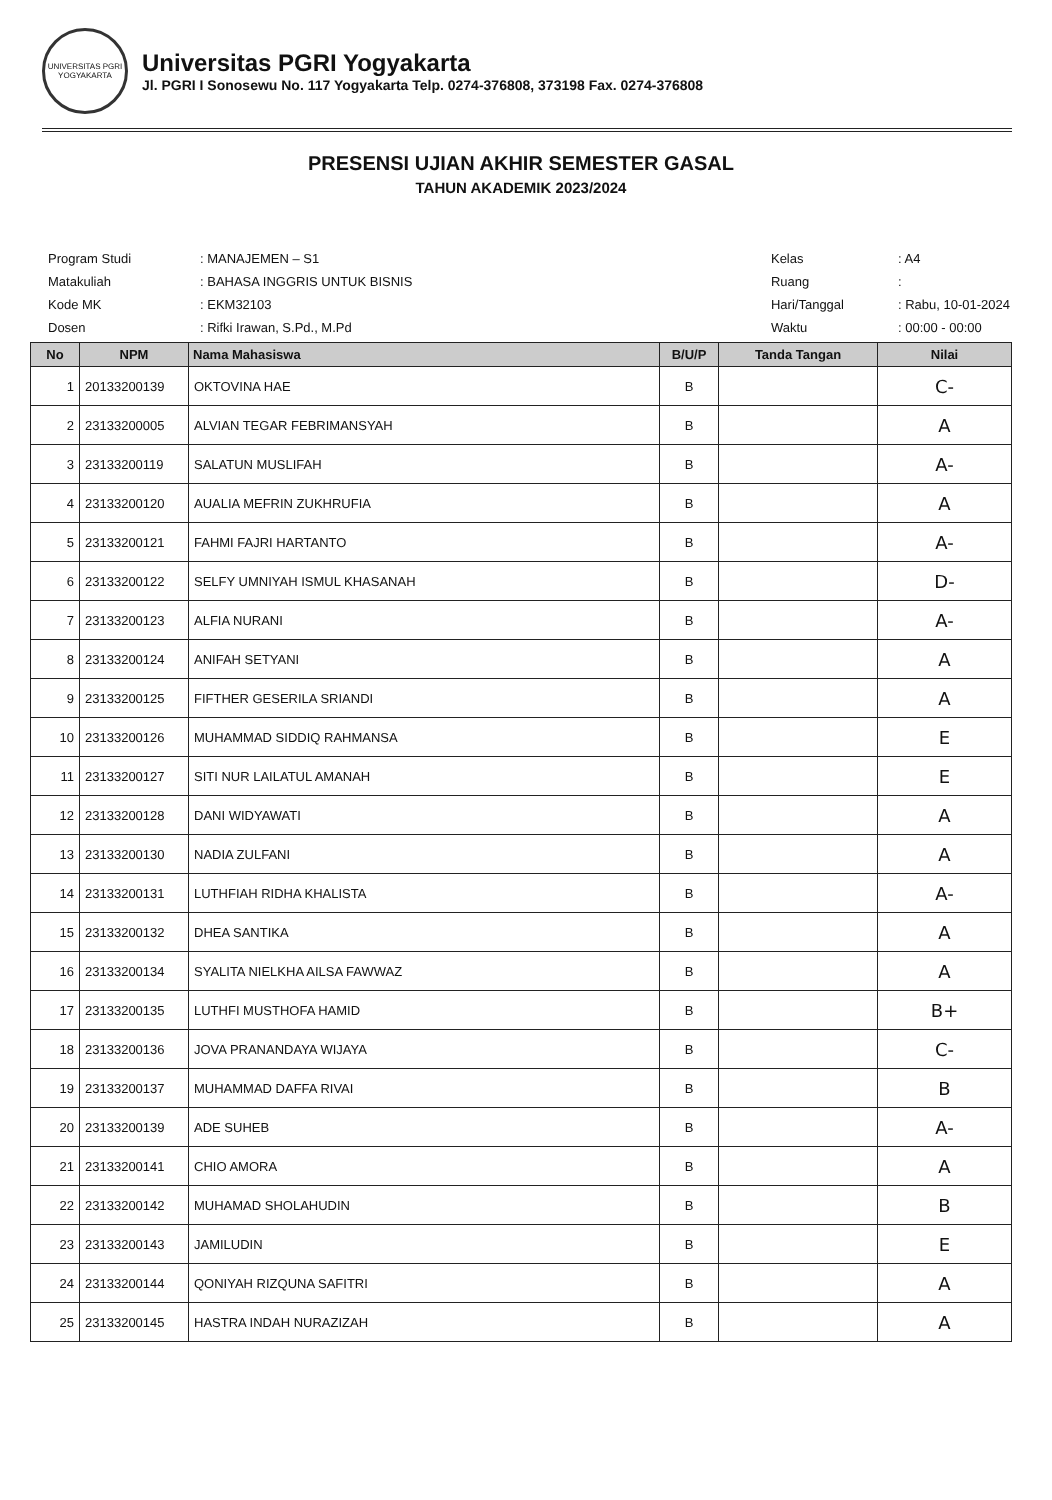UNIVERSITAS PGRI YOGYAKARTA
Universitas PGRI Yogyakarta
Jl. PGRI I Sonosewu No. 117 Yogyakarta Telp. 0274-376808, 373198 Fax. 0274-376808
PRESENSI UJIAN AKHIR SEMESTER GASAL
TAHUN AKADEMIK 2023/2024
| Program Studi | : MANAJEMEN – S1 |
| Matakuliah | : BAHASA INGGRIS UNTUK BISNIS |
| Kode MK | : EKM32103 |
| Dosen | : Rifki Irawan, S.Pd., M.Pd |
| Kelas | : A4 |
| Ruang | : |
| Hari/Tanggal | : Rabu, 10-01-2024 |
| Waktu | : 00:00 - 00:00 |
| No | NPM | Nama Mahasiswa | B/U/P | Tanda Tangan | Nilai |
| --- | --- | --- | --- | --- | --- |
| 1 | 20133200139 | OKTOVINA HAE | B | | C- |
| 2 | 23133200005 | ALVIAN TEGAR FEBRIMANSYAH | B | | A |
| 3 | 23133200119 | SALATUN MUSLIFAH | B | | A- |
| 4 | 23133200120 | AUALIA MEFRIN ZUKHRUFIA | B | | A |
| 5 | 23133200121 | FAHMI FAJRI HARTANTO | B | | A- |
| 6 | 23133200122 | SELFY UMNIYAH ISMUL KHASANAH | B | | D- |
| 7 | 23133200123 | ALFIA NURANI | B | | A- |
| 8 | 23133200124 | ANIFAH SETYANI | B | | A |
| 9 | 23133200125 | FIFTHER GESERILA SRIANDI | B | | A |
| 10 | 23133200126 | MUHAMMAD SIDDIQ RAHMANSA | B | | E |
| 11 | 23133200127 | SITI NUR LAILATUL AMANAH | B | | E |
| 12 | 23133200128 | DANI WIDYAWATI | B | | A |
| 13 | 23133200130 | NADIA ZULFANI | B | | A |
| 14 | 23133200131 | LUTHFIAH RIDHA KHALISTA | B | | A- |
| 15 | 23133200132 | DHEA SANTIKA | B | | A |
| 16 | 23133200134 | SYALITA NIELKHA AILSA FAWWAZ | B | | A |
| 17 | 23133200135 | LUTHFI MUSTHOFA HAMID | B | | B+ |
| 18 | 23133200136 | JOVA PRANANDAYA WIJAYA | B | | C- |
| 19 | 23133200137 | MUHAMMAD DAFFA RIVAI | B | | B |
| 20 | 23133200139 | ADE SUHEB | B | | A- |
| 21 | 23133200141 | CHIO AMORA | B | | A |
| 22 | 23133200142 | MUHAMAD SHOLAHUDIN | B | | B |
| 23 | 23133200143 | JAMILUDIN | B | | E |
| 24 | 23133200144 | QONIYAH RIZQUNA SAFITRI | B | | A |
| 25 | 23133200145 | HASTRA INDAH NURAZIZAH | B | | A |